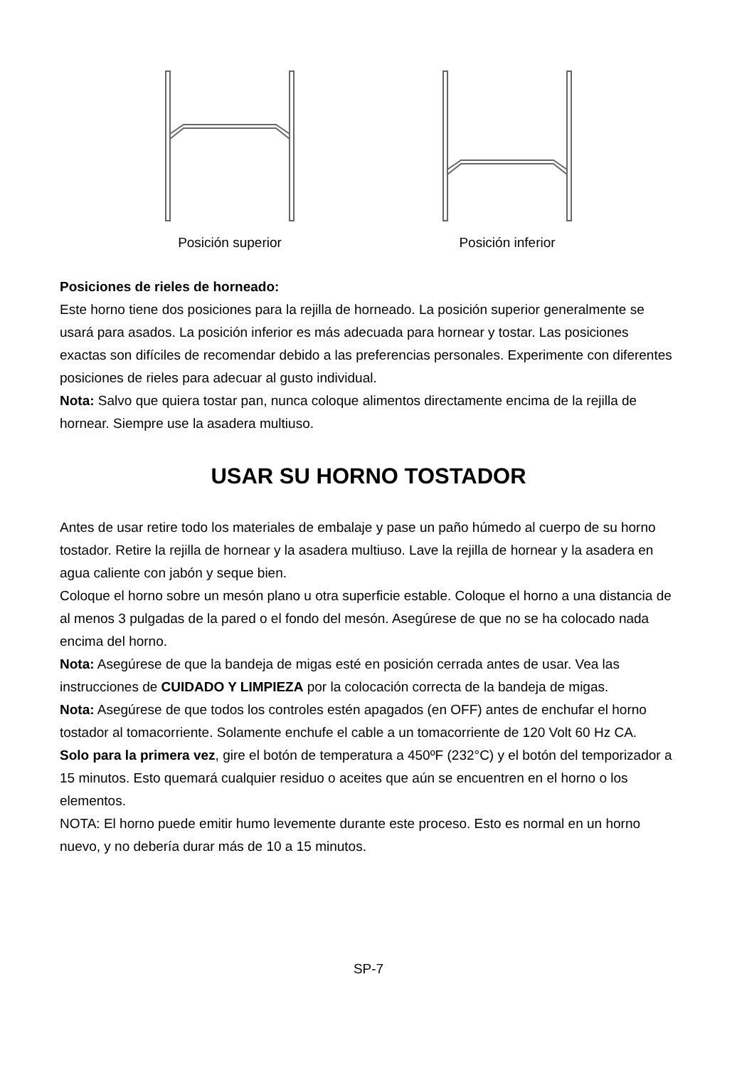Posición superior Posición inferior
Posiciones de rieles de horneado:
Este horno tiene dos posiciones para la rejilla de horneado. La posición superior generalmente se usará para asados. La posición inferior es más adecuada para hornear y tostar. Las posiciones exactas son difíciles de recomendar debido a las preferencias personales. Experimente con diferentes posiciones de rieles para adecuar al gusto individual.
Nota: Salvo que quiera tostar pan, nunca coloque alimentos directamente encima de la rejilla de hornear. Siempre use la asadera multiuso.
USAR SU HORNO TOSTADOR
Antes de usar retire todo los materiales de embalaje y pase un paño húmedo al cuerpo de su horno tostador. Retire la rejilla de hornear y la asadera multiuso. Lave la rejilla de hornear y la asadera en agua caliente con jabón y seque bien.
Coloque el horno sobre un mesón plano u otra superficie estable. Coloque el horno a una distancia de al menos 3 pulgadas de la pared o el fondo del mesón. Asegúrese de que no se ha colocado nada encima del horno.
Nota: Asegúrese de que la bandeja de migas esté en posición cerrada antes de usar. Vea las instrucciones de CUIDADO Y LIMPIEZA por la colocación correcta de la bandeja de migas.
Nota: Asegúrese de que todos los controles estén apagados (en OFF) antes de enchufar el horno tostador al tomacorriente. Solamente enchufe el cable a un tomacorriente de 120 Volt 60 Hz CA.
Solo para la primera vez, gire el botón de temperatura a 450ºF (232°C) y el botón del temporizador a 15 minutos. Esto quemará cualquier residuo o aceites que aún se encuentren en el horno o los elementos.
NOTA: El horno puede emitir humo levemente durante este proceso. Esto es normal en un horno nuevo, y no debería durar más de 10 a 15 minutos.
SP-7